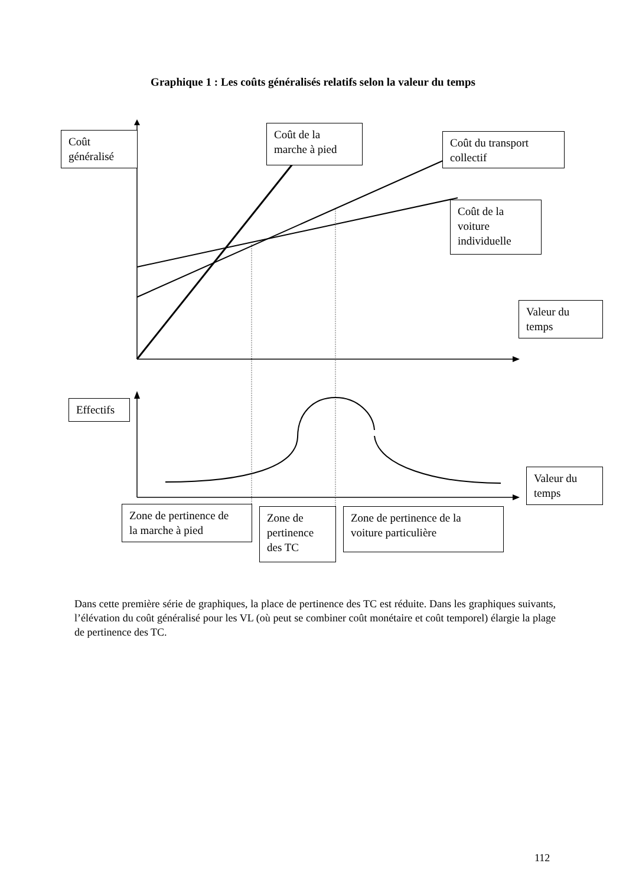Graphique 1 : Les coûts généralisés relatifs selon la valeur du temps
Coût
généralisé
Coût de la
marche à pied
Coût du transport
collectif
Coût de la
voiture
individuelle
Valeur du
temps
Effectifs
Valeur du
temps
Zone de pertinence de
la marche à pied
Zone de
pertinence
des TC
Zone de pertinence de la
voiture particulière
Dans cette première série de graphiques, la place de pertinence des TC est réduite. Dans les graphiques suivants, l’élévation du coût généralisé pour les VL (où peut se combiner coût monétaire et coût temporel) élargie la plage de pertinence des TC.
112